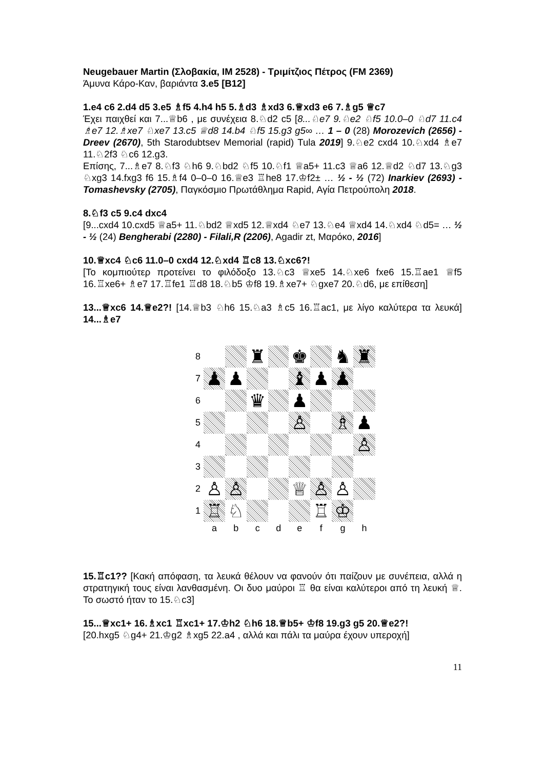Neugebauer Martin (Σλοβακία, IM 2528) - Τριμίτζιος Πέτρος (FM 2369)
Άμυνα Κάρο-Καν, βαριάντα 3.e5 [B12]
1.e4 c6 2.d4 d5 3.e5 ♗f5 4.h4 h5 5.♗d3 ♗xd3 6.♕xd3 e6 7.♗g5 ♕c7
Έχει παιχθεί και 7...♕b6 , με συνέχεια 8.♘d2 c5 [8...♘e7 9.♘e2 ♘f5 10.0–0 ♘d7 11.c4 ♗e7 12.♗xe7 ♘xe7 13.c5 ♕d8 14.b4 ♘f5 15.g3 g5∞ … 1 – 0 (28) Morozevich (2656) - Dreev (2670), 5th Starodubtsev Memorial (rapid) Tula 2019] 9.♘e2 cxd4 10.♘xd4 ♗e7 11.♘2f3 ♘c6 12.g3.
Επίσης, 7...♗e7 8.♘f3 ♘h6 9.♘bd2 ♘f5 10.♘f1 ♕a5+ 11.c3 ♕a6 12.♕d2 ♘d7 13.♘g3 ♘xg3 14.fxg3 f6 15.♗f4 0–0–0 16.♕e3 ♖he8 17.♔f2± … ½ - ½ (72) Inarkiev (2693) - Tomashevsky (2705), Παγκόσμιο Πρωτάθλημα Rapid, Αγία Πετρούπολη 2018.
8.♘f3 c5 9.c4 dxc4
[9...cxd4 10.cxd5 ♕a5+ 11.♘bd2 ♕xd5 12.♕xd4 ♘e7 13.♘e4 ♕xd4 14.♘xd4 ♘d5= … ½ - ½ (24) Bengherabi (2280) - Filali,R (2206), Agadir zt, Μαρόκο, 2016]
10.♕xc4 ♘c6 11.0–0 cxd4 12.♘xd4 ♖c8 13.♘xc6?!
[Το κομπιούτερ προτείνει το φιλόδοξο 13.♘c3 ♕xe5 14.♘xe6 fxe6 15.♖ae1 ♕f5 16.♖xe6+ ♗e7 17.♖fe1 ♖d8 18.♘b5 ♔f8 19.♗xe7+ ♘gxe7 20.♘d6, με επίθεση]
13...♕xc6 14.♕e2?! [14.♕b3 ♘h6 15.♘a3 ♗c5 16.♖ac1, με λίγο καλύτερα τα λευκά] 14...♗e7
| 8 | | | ♜ | | ♚ | | ♞ | ♜ |
| 7 | ♟ | ♟ | | | ♝ | ♟ | ♟ | |
| 6 | | | ♛ | | ♟ | | | |
| 5 | | | | | ♙ | | ♗ | ♟ |
| 4 | | | | | | | | ♙ |
| 3 | | | | | | | | |
| 2 | ♙ | ♙ | | | ♕ | ♙ | ♙ | |
| 1 | ♖ | ♘ | | | | ♖ | ♔ | |
| | a | b | c | d | e | f | g | h |
15.♖c1?? [Κακή απόφαση, τα λευκά θέλουν να φανούν ότι παίζουν με συνέπεια, αλλά η στρατηγική τους είναι λανθασμένη. Οι δυο μαύροι ♖ θα είναι καλύτεροι από τη λευκή ♕. Το σωστό ήταν το 15.♘c3]
15...♕xc1+ 16.♗xc1 ♖xc1+ 17.♔h2 ♘h6 18.♕b5+ ♔f8 19.g3 g5 20.♕e2?!
[20.hxg5 ♘g4+ 21.♔g2 ♗xg5 22.a4 , αλλά και πάλι τα μαύρα έχουν υπεροχή]
11